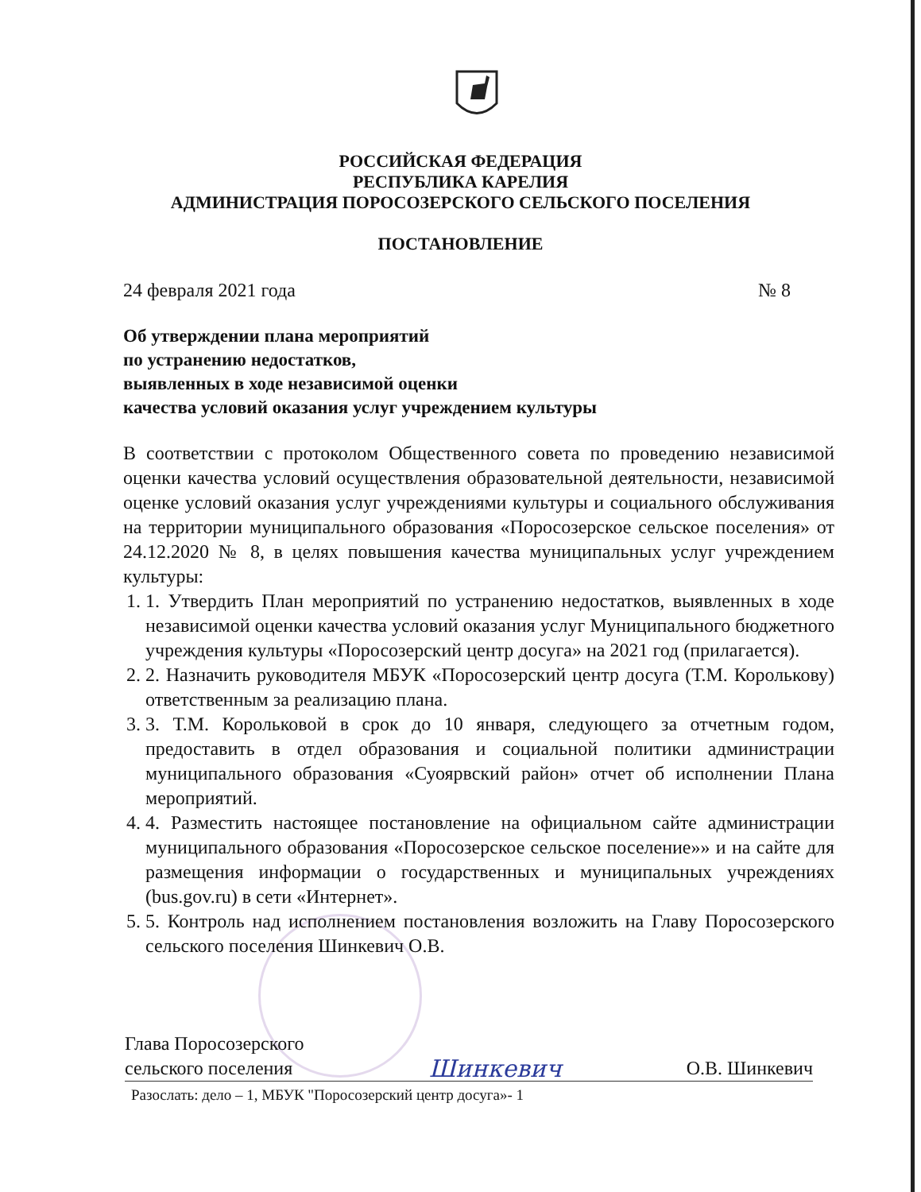РОССИЙСКАЯ ФЕДЕРАЦИЯ
РЕСПУБЛИКА КАРЕЛИЯ
АДМИНИСТРАЦИЯ ПОРОСОЗЕРСКОГО СЕЛЬСКОГО ПОСЕЛЕНИЯ
ПОСТАНОВЛЕНИЕ
24 февраля 2021 года № 8
Об утверждении плана мероприятий
по устранению недостатков,
выявленных в ходе независимой оценки
качества условий оказания услуг учреждением культуры
В соответствии с протоколом Общественного совета по проведению независимой оценки качества условий осуществления образовательной деятельности, независимой оценке условий оказания услуг учреждениями культуры и социального обслуживания на территории муниципального образования «Поросозерское сельское поселения» от 24.12.2020 № 8, в целях повышения качества муниципальных услуг учреждением культуры:
1. 1. Утвердить План мероприятий по устранению недостатков, выявленных в ходе независимой оценки качества условий оказания услуг Муниципального бюджетного учреждения культуры «Поросозерский центр досуга» на 2021 год (прилагается).
2. 2. Назначить руководителя МБУК «Поросозерский центр досуга (Т.М. Королькову) ответственным за реализацию плана.
3. 3. Т.М. Корольковой в срок до 10 января, следующего за отчетным годом, предоставить в отдел образования и социальной политики администрации муниципального образования «Суоярвский район» отчет об исполнении Плана мероприятий.
4. 4. Разместить настоящее постановление на официальном сайте администрации муниципального образования «Поросозерское сельское поселение»» и на сайте для размещения информации о государственных и муниципальных учреждениях (bus.gov.ru) в сети «Интернет».
5. 5. Контроль над исполнением постановления возложить на Главу Поросозерского сельского поселения Шинкевич О.В.
Глава Поросозерского
сельского поселения Шинкевич О.В. Шинкевич
Разослать: дело – 1, МБУК "Поросозерский центр досуга»- 1